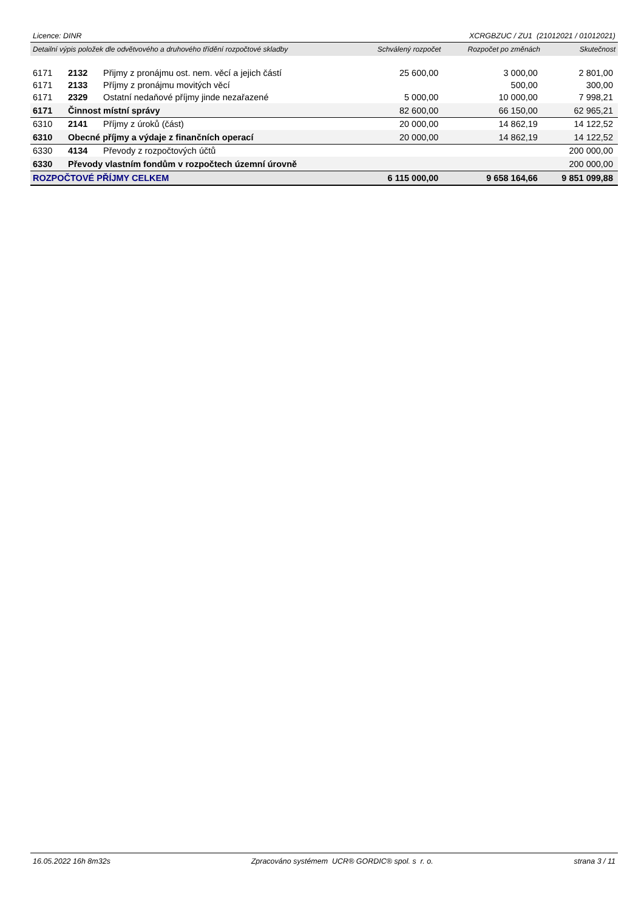Licence: DINR XCRGBZUC / ZU1 (21012021 / 01012021)
| Detailní výpis položek dle odvětvového a druhového třídění rozpočtové skladby | | | Schválený rozpočet | Rozpočet po změnách | Skutečnost |
| --- | --- | --- | --- | --- | --- |
| 6171 | 2132 | Přijmy z pronájmu ost. nem. věcí a jejich částí | 25 600,00 | 3 000,00 | 2 801,00 |
| 6171 | 2133 | Příjmy z pronájmu movitých věcí | | 500,00 | 300,00 |
| 6171 | 2329 | Ostatní nedaňové příjmy jinde nezařazené | 5 000,00 | 10 000,00 | 7 998,21 |
| 6171 | Činnost místní správy | | 82 600,00 | 66 150,00 | 62 965,21 |
| 6310 | 2141 | Příjmy z úroků (část) | 20 000,00 | 14 862,19 | 14 122,52 |
| 6310 | Obecné příjmy a výdaje z finančních operací | | 20 000,00 | 14 862,19 | 14 122,52 |
| 6330 | 4134 | Převody z rozpočtových účtů | | | 200 000,00 |
| 6330 | Převody vlastním fondům v rozpočtech územní úrovně | | | | 200 000,00 |
| ROZPOČTOVÉ PŘÍJMY CELKEM | | | 6 115 000,00 | 9 658 164,66 | 9 851 099,88 |
16.05.2022 16h 8m32s Zpracováno systémem UCR® GORDIC® spol. s r. o. strana 3 / 11